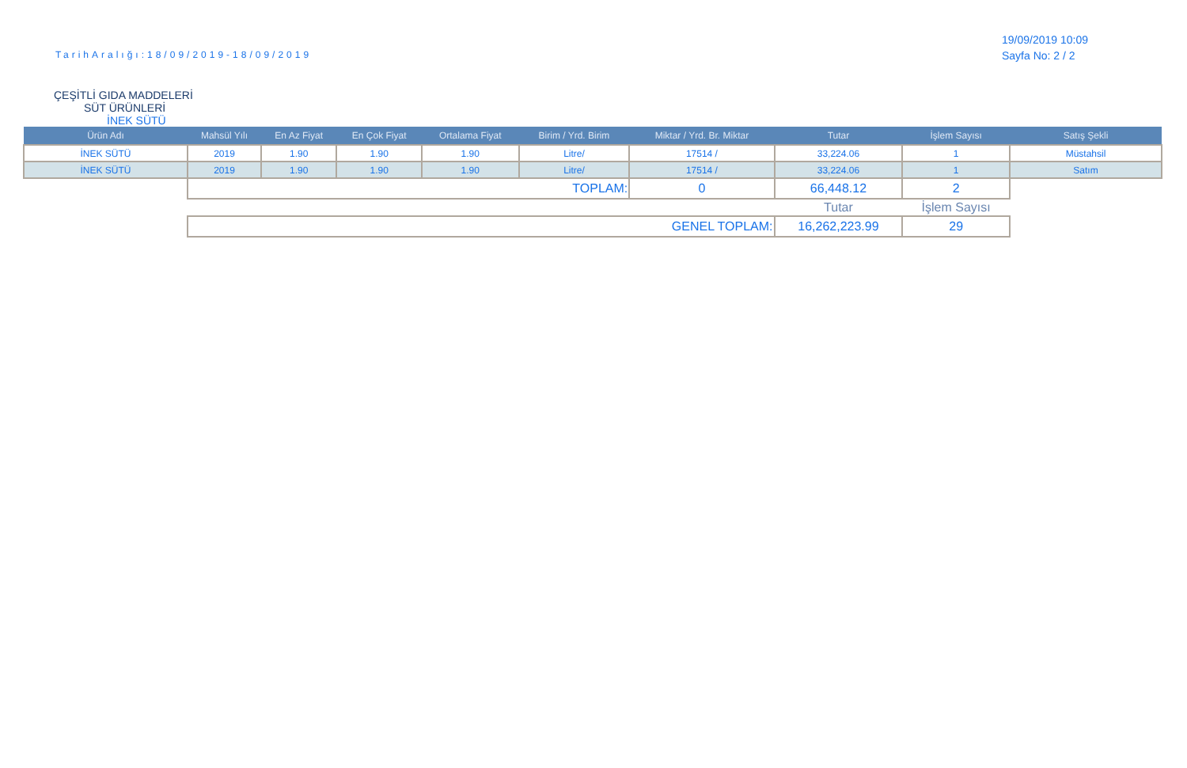TarihAralığı:18/09/2019-18/09/2019
19/09/2019 10:09
Sayfa No: 2 / 2
ÇEŞİTLİ GIDA MADDELERİ
SÜT ÜRÜNLERİ
İNEK SÜTÜ
| Ürün Adı | Mahsül Yılı | En Az Fiyat | En Çok Fiyat | Ortalama Fiyat | Birim / Yrd. Birim | Miktar / Yrd. Br. Miktar | Tutar | İşlem Sayısı | Satış Şekli |
| --- | --- | --- | --- | --- | --- | --- | --- | --- | --- |
| İNEK SÜTÜ | 2019 | 1.90 | 1.90 | 1.90 | Litre/ | 17514 / | 33,224.06 | 1 | Müstahsil |
| İNEK SÜTÜ | 2019 | 1.90 | 1.90 | 1.90 | Litre/ | 17514 / | 33,224.06 | 1 | Satım |
| | TOPLAM: | | | | | 0 | 66,448.12 | 2 | |
| | | | | | | | Tutar | İşlem Sayısı | |
| | GENEL TOPLAM: | | | | | | 16,262,223.99 | 29 | |